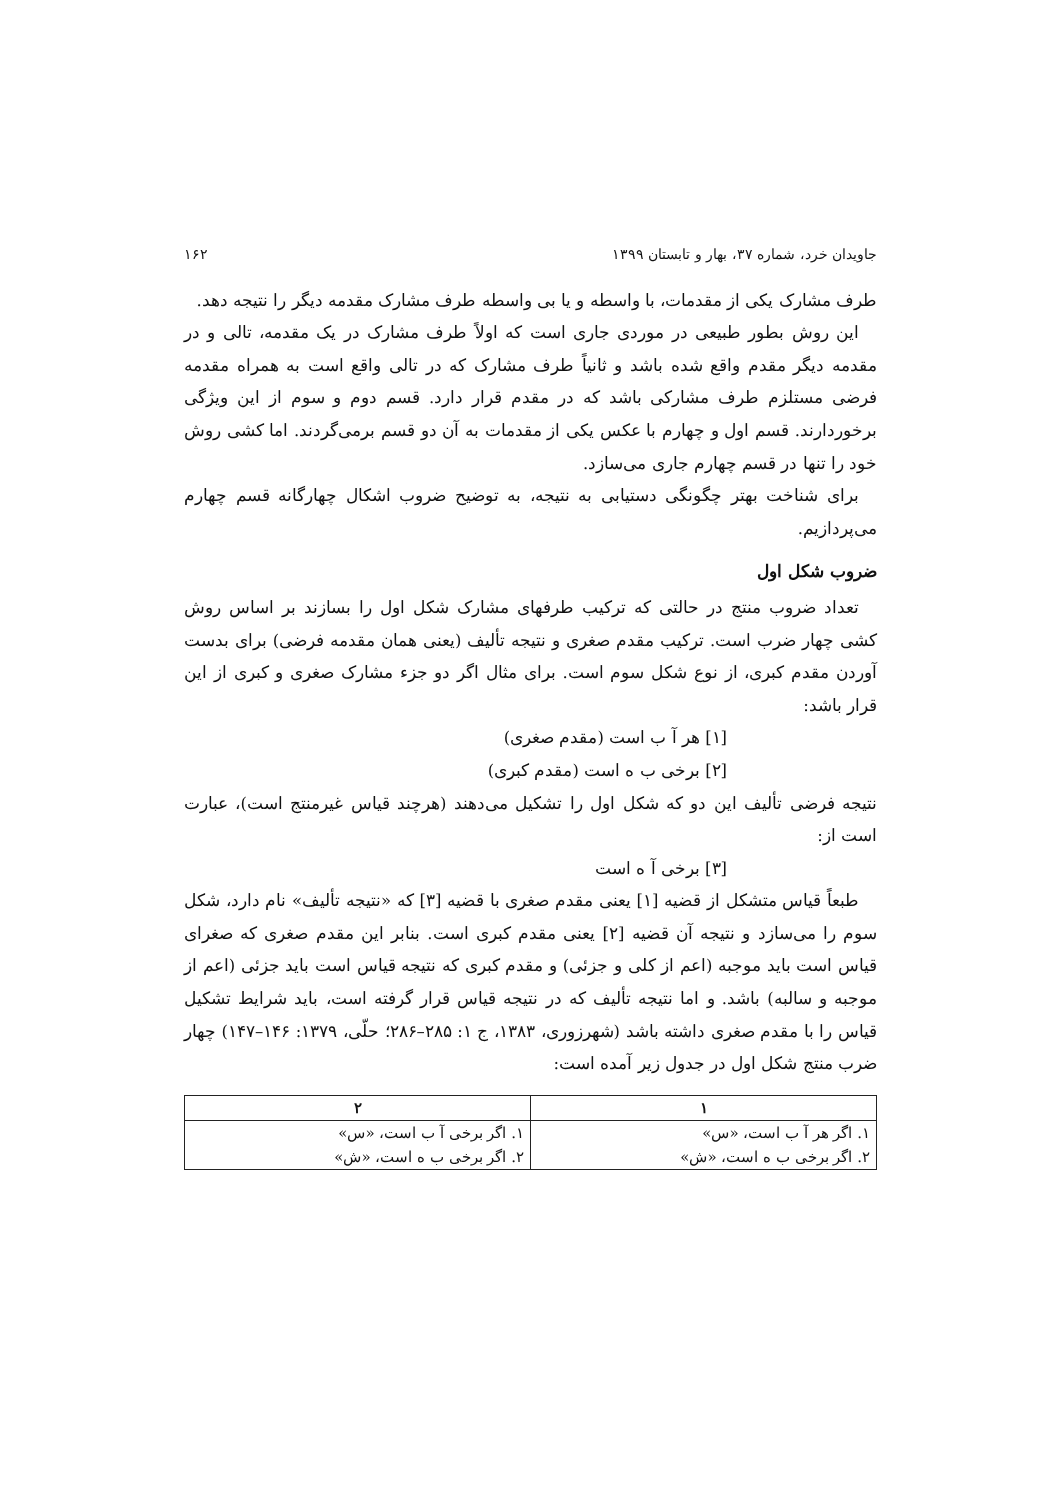جاویدان خرد، شماره ۳۷، بهار و تابستان ۱۳۹۹ ۱۶۲
طرف مشارک یکی از مقدمات، با واسطه و یا بی واسطه طرف مشارک مقدمه دیگر را نتیجه دهد.
این روش بطور طبیعی در موردی جاری است که اولاً طرف مشارک در یک مقدمه، تالی و در مقدمه دیگر مقدم واقع شده باشد و ثانیاً طرف مشارک که در تالی واقع است به همراه مقدمه فرضی مستلزم طرف مشارکی باشد که در مقدم قرار دارد. قسم دوم و سوم از این ویژگی برخوردارند. قسم اول و چهارم با عکس یکی از مقدمات به آن دو قسم برمی‌گردند. اما کشی روش خود را تنها در قسم چهارم جاری می‌سازد.
برای شناخت بهتر چگونگی دستیابی به نتیجه، به توضیح ضروب اشکال چهارگانه قسم چهارم می‌پردازیم.
ضروب شکل اول
تعداد ضروب منتج در حالتی که ترکیب طرفهای مشارک شکل اول را بسازند بر اساس روش کشی چهار ضرب است. ترکیب مقدم صغری و نتیجه تألیف (یعنی همان مقدمه فرضی) برای بدست آوردن مقدم کبری، از نوع شکل سوم است. برای مثال اگر دو جزء مشارک صغری و کبری از این قرار باشد:
[۱] هر آ ب است (مقدم صغری)
[۲] برخی ب ه است (مقدم کبری)
نتیجه فرضی تألیف این دو که شکل اول را تشکیل می‌دهند (هرچند قیاس غیرمنتج است)، عبارت است از:
[۳] برخی آ ه است
طبعاً قیاس متشکل از قضیه [۱] یعنی مقدم صغری با قضیه [۳] که «نتیجه تألیف» نام دارد، شکل سوم را می‌سازد و نتیجه آن قضیه [۲] یعنی مقدم کبری است. بنابر این مقدم صغری که صغرای قیاس است باید موجبه (اعم از کلی و جزئی) و مقدم کبری که نتیجه قیاس است باید جزئی (اعم از موجبه و سالبه) باشد. و اما نتیجه تألیف که در نتیجه قیاس قرار گرفته است، باید شرایط تشکیل قیاس را با مقدم صغری داشته باشد (شهرزوری، ۱۳۸۳، ج ۱: ۲۸۵–۲۸۶؛ حلّی، ۱۳۷۹: ۱۴۶–۱۴۷) چهار ضرب منتج شکل اول در جدول زیر آمده است:
| ۱ | ۲ |
| --- | --- |
| ۱. اگر هر آ ب است، «س» ۲. اگر برخی ب ه است، «ش» | ۱. اگر برخی آ ب است، «س» ۲. اگر برخی ب ه است، «ش» |